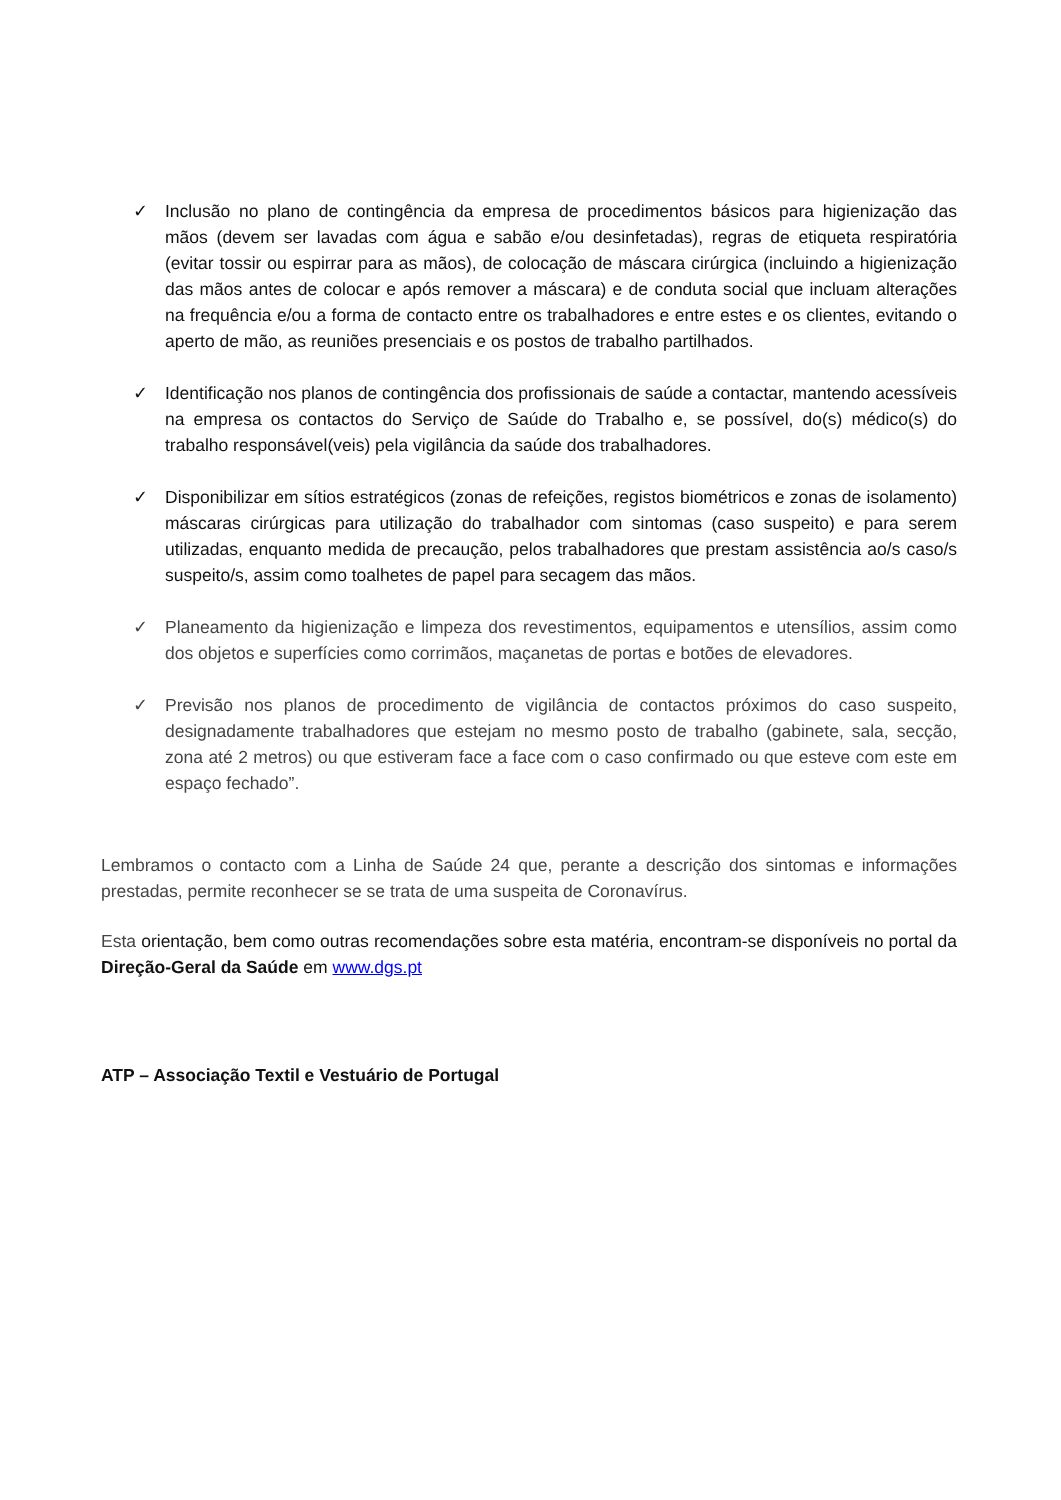✓ Inclusão no plano de contingência da empresa de procedimentos básicos para higienização das mãos (devem ser lavadas com água e sabão e/ou desinfetadas), regras de etiqueta respiratória (evitar tossir ou espirrar para as mãos), de colocação de máscara cirúrgica (incluindo a higienização das mãos antes de colocar e após remover a máscara) e de conduta social que incluam alterações na frequência e/ou a forma de contacto entre os trabalhadores e entre estes e os clientes, evitando o aperto de mão, as reuniões presenciais e os postos de trabalho partilhados.
✓ Identificação nos planos de contingência dos profissionais de saúde a contactar, mantendo acessíveis na empresa os contactos do Serviço de Saúde do Trabalho e, se possível, do(s) médico(s) do trabalho responsável(veis) pela vigilância da saúde dos trabalhadores.
✓ Disponibilizar em sítios estratégicos (zonas de refeições, registos biométricos e zonas de isolamento) máscaras cirúrgicas para utilização do trabalhador com sintomas (caso suspeito) e para serem utilizadas, enquanto medida de precaução, pelos trabalhadores que prestam assistência ao/s caso/s suspeito/s, assim como toalhetes de papel para secagem das mãos.
✓ Planeamento da higienização e limpeza dos revestimentos, equipamentos e utensílios, assim como dos objetos e superfícies como corrimãos, maçanetas de portas e botões de elevadores.
✓ Previsão nos planos de procedimento de vigilância de contactos próximos do caso suspeito, designadamente trabalhadores que estejam no mesmo posto de trabalho (gabinete, sala, secção, zona até 2 metros) ou que estiveram face a face com o caso confirmado ou que esteve com este em espaço fechado”.
Lembramos o contacto com a Linha de Saúde 24 que, perante a descrição dos sintomas e informações prestadas, permite reconhecer se se trata de uma suspeita de Coronavírus.
Esta orientação, bem como outras recomendações sobre esta matéria, encontram-se disponíveis no portal da Direção-Geral da Saúde em www.dgs.pt
ATP – Associação Textil e Vestuário de Portugal